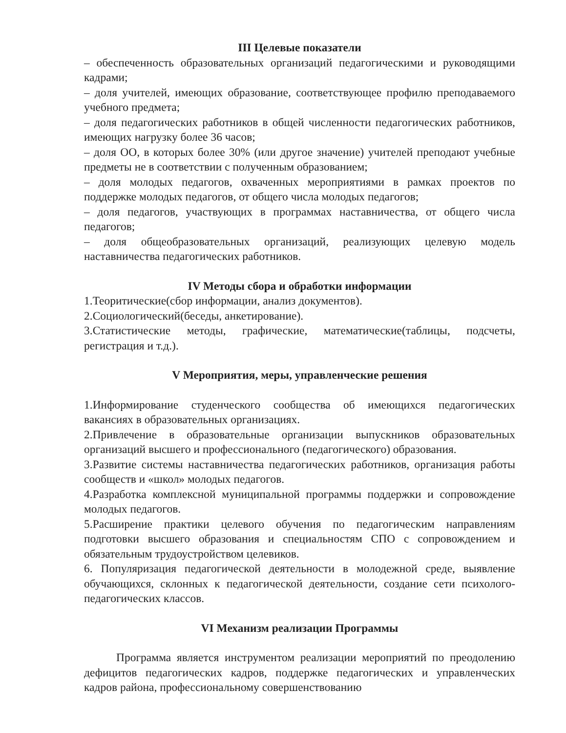III Целевые показатели
– обеспеченность образовательных организаций педагогическими и руководящими кадрами;
– доля учителей, имеющих образование, соответствующее профилю преподаваемого учебного предмета;
– доля педагогических работников в общей численности педагогических работников, имеющих нагрузку более 36 часов;
– доля ОО, в которых более 30% (или другое значение) учителей преподают учебные предметы не в соответствии с полученным образованием;
– доля молодых педагогов, охваченных мероприятиями в рамках проектов по поддержке молодых педагогов, от общего числа молодых педагогов;
– доля педагогов, участвующих в программах наставничества, от общего числа педагогов;
– доля общеобразовательных организаций, реализующих целевую модель наставничества педагогических работников.
IV Методы сбора и обработки информации
1.Теоритические(сбор информации, анализ документов).
2.Социологический(беседы, анкетирование).
3.Статистические методы, графические, математические(таблицы, подсчеты, регистрация и т.д.).
V Мероприятия, меры, управленческие решения
1.Информирование студенческого сообщества об имеющихся педагогических вакансиях в образовательных организациях.
2.Привлечение в образовательные организации выпускников образовательных организаций высшего и профессионального (педагогического) образования.
3.Развитие системы наставничества педагогических работников, организация работы сообществ и «школ» молодых педагогов.
4.Разработка комплексной муниципальной программы поддержки и сопровождение молодых педагогов.
5.Расширение практики целевого обучения по педагогическим направлениям подготовки высшего образования и специальностям СПО с сопровождением и обязательным трудоустройством целевиков.
6. Популяризация педагогической деятельности в молодежной среде, выявление обучающихся, склонных к педагогической деятельности, создание сети психолого-педагогических классов.
VI Механизм реализации Программы
Программа является инструментом реализации мероприятий по преодолению дефицитов педагогических кадров, поддержке педагогических и управленческих кадров района, профессиональному совершенствованию